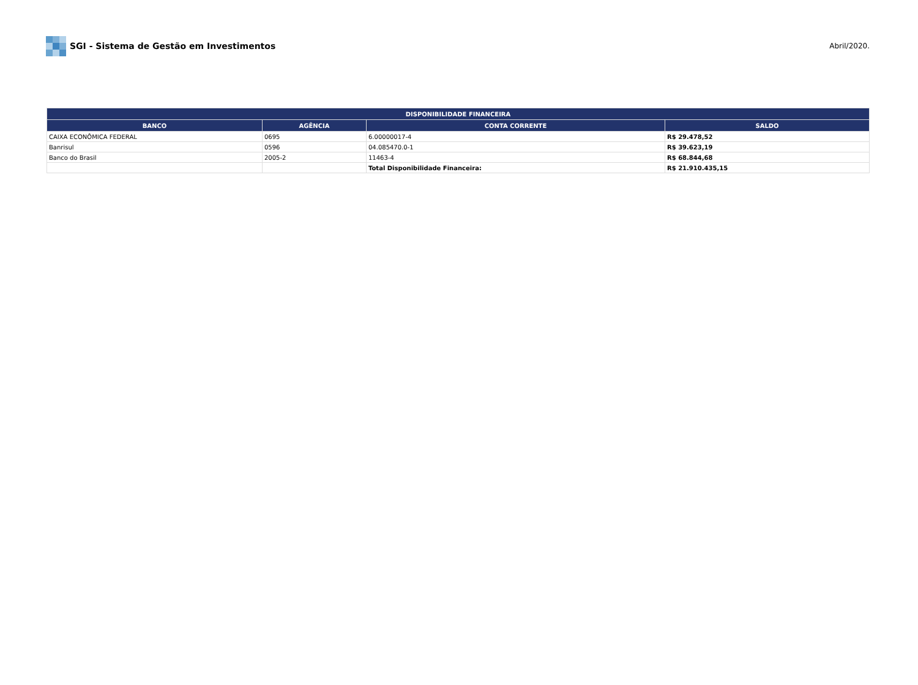SGI - Sistema de Gestão em Investimentos
Abril/2020.
| DISPONIBILIDADE FINANCEIRA | | | |
| --- | --- | --- | --- |
| BANCO | AGÊNCIA | CONTA CORRENTE | SALDO |
| CAIXA ECONÔMICA FEDERAL | 0695 | 6.00000017-4 | R$ 29.478,52 |
| Banrisul | 0596 | 04.085470.0-1 | R$ 39.623,19 |
| Banco do Brasil | 2005-2 | 11463-4 | R$ 68.844,68 |
| | | Total Disponibilidade Financeira: | R$ 21.910.435,15 |